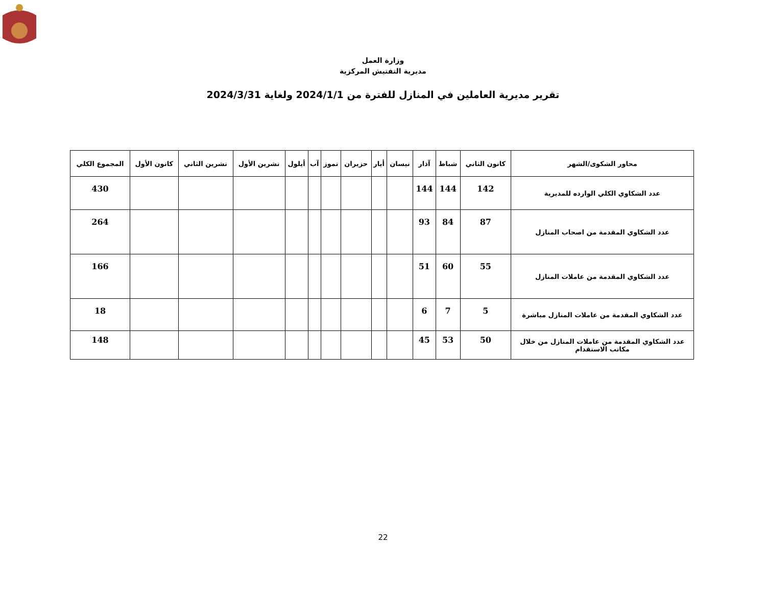وزارة العمل
مديرية التفتيش المركزية
تقرير مديرية العاملين في المنازل للفترة من 2024/1/1 ولغاية 2024/3/31
| محاور الشكوى/الشهر | كانون الثاني | شباط | آذار | نيسان | أيار | حزيران | تموز | آب | أيلول | تشرين الأول | تشرين الثاني | كانون الأول | المجموع الكلي |
| --- | --- | --- | --- | --- | --- | --- | --- | --- | --- | --- | --- | --- | --- |
| عدد الشكاوي الكلي الوارده للمديرية | 142 | 144 | 144 | | | | | | | | | | 430 |
| عدد الشكاوي المقدمة من اصحاب المنازل | 87 | 84 | 93 | | | | | | | | | | 264 |
| عدد الشكاوي المقدمة من عاملات المنازل | 55 | 60 | 51 | | | | | | | | | | 166 |
| عدد الشكاوي المقدمة من عاملات المنازل مباشرة | 5 | 7 | 6 | | | | | | | | | | 18 |
| عدد الشكاوي المقدمة من عاملات المنازل من خلال مكاتب الاستقدام | 50 | 53 | 45 | | | | | | | | | | 148 |
22